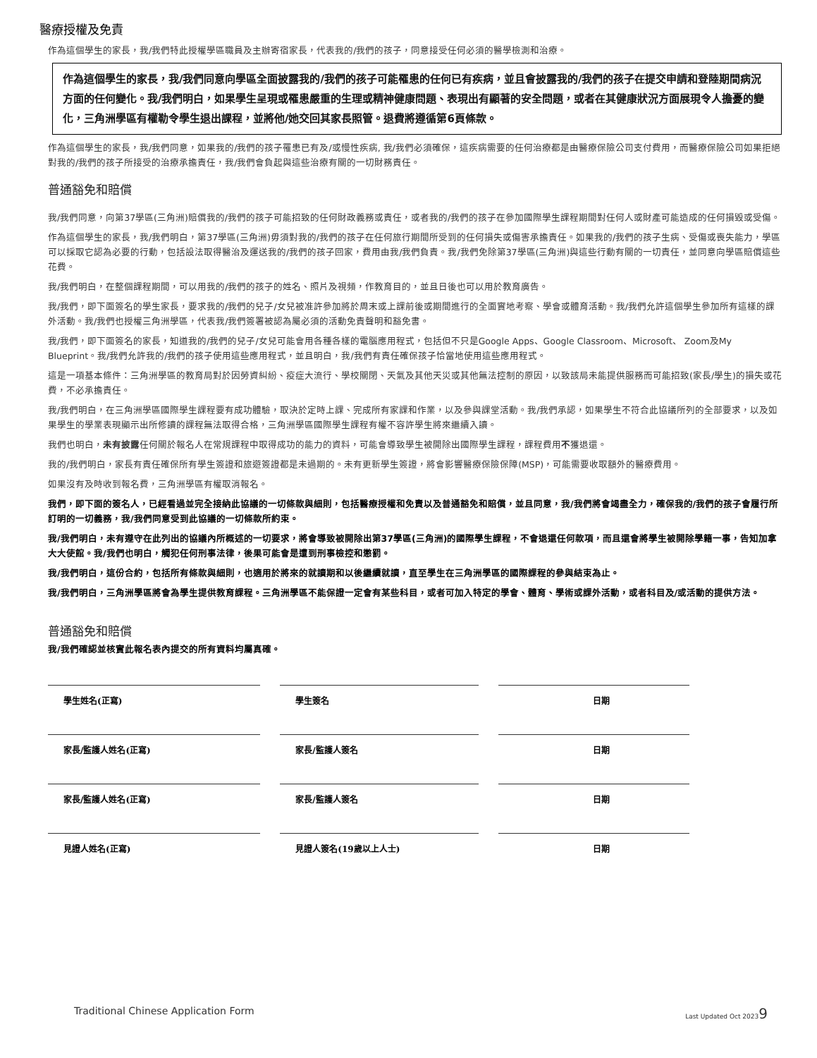醫療授權及免責
作為這個學生的家長，我/我們特此授權學區職員及主辦寄宿家長，代表我的/我們的孩子，同意接受任何必須的醫學檢測和治療。
作為這個學生的家長，我/我們同意向學區全面披露我的/我們的孩子可能罹患的任何已有疾病，並且會披露我的/我們的孩子在提交申請和登陸期間病況方面的任何變化。我/我們明白，如果學生呈現或罹患嚴重的生理或精神健康問題、表現出有顯著的安全問題，或者在其健康狀況方面展現令人擔憂的變化，三角洲學區有權勒令學生退出課程，並將他/她交回其家長照管。退費將遵循第6頁條款。
作為這個學生的家長，我/我們同意，如果我的/我們的孩子罹患已有及/或慢性疾病, 我/我們必須確保，這疾病需要的任何治療都是由醫療保險公司支付費用，而醫療保險公司如果拒絕對我的/我們的孩子所接受的治療承擔責任，我/我們會負起與這些治療有關的一切財務責任。
普通豁免和賠償
我/我們同意，向第37學區(三角洲)賠償我的/我們的孩子可能招致的任何財政義務或責任，或者我的/我們的孩子在參加國際學生課程期間對任何人或財產可能造成的任何損毀或受傷。
作為這個學生的家長，我/我們明白，第37學區(三角洲)毋須對我的/我們的孩子在任何旅行期間所受到的任何損失或傷害承擔責任。如果我的/我們的孩子生病、受傷或喪失能力，學區可以採取它認為必要的行動，包括設法取得醫治及運送我的/我們的孩子回家，費用由我/我們負責。我/我們免除第37學區(三角洲)與這些行動有關的一切責任，並同意向學區賠償這些花費。
我/我們明白，在整個課程期間，可以用我的/我們的孩子的姓名、照片及視頻，作教育目的，並且日後也可以用於教育廣告。
我/我們，即下面簽名的學生家長，要求我的/我們的兒子/女兒被准許參加將於周末或上課前後或期間進行的全面實地考察、學會或體育活動。我/我們允許這個學生參加所有這樣的課外活動。我/我們也授權三角洲學區，代表我/我們簽署被認為屬必須的活動免責聲明和豁免書。
我/我們，即下面簽名的家長，知道我的/我們的兒子/女兒可能會用各種各樣的電腦應用程式，包括但不只是Google Apps、Google Classroom、Microsoft、 Zoom及My Blueprint。我/我們允許我的/我們的孩子使用這些應用程式，並且明白，我/我們有責任確保孩子恰當地使用這些應用程式。
這是一項基本條件：三角洲學區的教育局對於因勞資糾紛、疫症大流行、學校關閉、天氣及其他天災或其他無法控制的原因，以致該局未能提供服務而可能招致(家長/學生)的損失或花費，不必承擔責任。
我/我們明白，在三角洲學區國際學生課程要有成功體驗，取決於定時上課、完成所有家課和作業，以及參與課堂活動。我/我們承認，如果學生不符合此協議所列的全部要求，以及如果學生的學業表現顯示出所修讀的課程無法取得合格，三角洲學區國際學生課程有權不容許學生將來繼續入讀。
我們也明白，未有披露任何關於報名人在常規課程中取得成功的能力的資料，可能會導致學生被開除出國際學生課程，課程費用不獲退還。
我的/我們明白，家長有責任確保所有學生簽證和旅遊簽證都是未過期的。未有更新學生簽證，將會影響醫療保險保障(MSP)，可能需要收取額外的醫療費用。
如果沒有及時收到報名費，三角洲學區有權取消報名。
我們，即下面的簽名人，已經看過並完全接納此協議的一切條款與細則，包括醫療授權和免責以及普通豁免和賠償，並且同意，我/我們將會竭盡全力，確保我的/我們的孩子會履行所訂明的一切義務，我/我們同意受到此協議的一切條款所約束。
我/我們明白，未有遵守在此列出的協議內所概述的一切要求，將會導致被開除出第37學區(三角洲)的國際學生課程，不會退還任何款項，而且還會將學生被開除學籍一事，告知加拿大大使館。我/我們也明白，觸犯任何刑事法律，後果可能會是遭到刑事檢控和懲罰。
我/我們明白，這份合約，包括所有條款與細則，也適用於將來的就讀期和以後繼續就讀，直至學生在三角洲學區的國際課程的參與結束為止。
我/我們明白，三角洲學區將會為學生提供教育課程。三角洲學區不能保證一定會有某些科目，或者可加入特定的學會、體育、學術或課外活動，或者科目及/或活動的提供方法。
普通豁免和賠償
我/我們確認並核實此報名表內提交的所有資料均屬真確。
學生姓名(正寫) 學生簽名 日期
家長/監護人姓名(正寫) 家長/監護人簽名 日期
家長/監護人姓名(正寫) 家長/監護人簽名 日期
見證人姓名(正寫) 見證人簽名(19歲以上人士) 日期
Traditional Chinese Application Form Last Updated Oct 20239